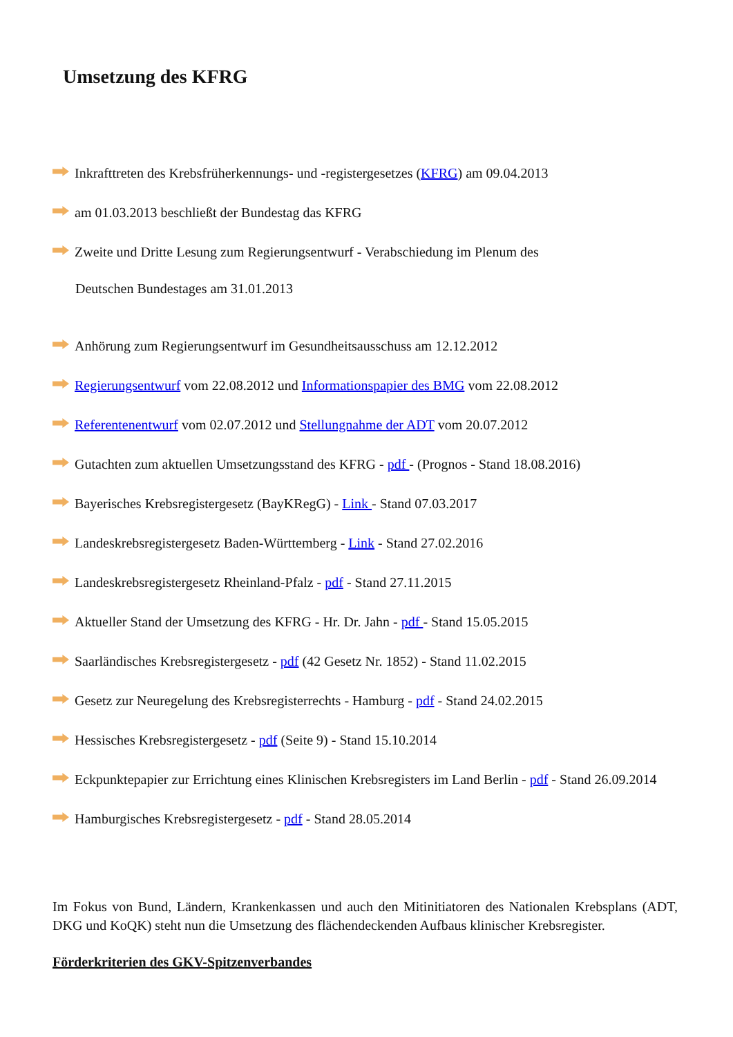Umsetzung des KFRG
Inkrafttreten des Krebsfrüherkennungs- und -registergesetzes (KFRG) am 09.04.2013
am 01.03.2013 beschließt der Bundestag das KFRG
Zweite und Dritte Lesung zum Regierungsentwurf - Verabschiedung im Plenum des
Deutschen Bundestages am 31.01.2013
Anhörung zum Regierungsentwurf im Gesundheitsausschuss am 12.12.2012
Regierungsentwurf vom 22.08.2012 und Informationspapier des BMG vom 22.08.2012
Referentenentwurf vom 02.07.2012 und Stellungnahme der ADT vom 20.07.2012
Gutachten zum aktuellen Umsetzungsstand des KFRG - pdf - (Prognos - Stand 18.08.2016)
Bayerisches Krebsregistergesetz (BayKRegG) - Link - Stand 07.03.2017
Landeskrebsregistergesetz Baden-Württemberg - Link - Stand 27.02.2016
Landeskrebsregistergesetz Rheinland-Pfalz - pdf - Stand 27.11.2015
Aktueller Stand der Umsetzung des KFRG - Hr. Dr. Jahn - pdf - Stand 15.05.2015
Saarländisches Krebsregistergesetz - pdf (42 Gesetz Nr. 1852) - Stand 11.02.2015
Gesetz zur Neuregelung des Krebsregisterrechts - Hamburg - pdf - Stand 24.02.2015
Hessisches Krebsregistergesetz - pdf (Seite 9) - Stand 15.10.2014
Eckpunktepapier zur Errichtung eines Klinischen Krebsregisters im Land Berlin - pdf - Stand 26.09.2014
Hamburgisches Krebsregistergesetz - pdf - Stand 28.05.2014
Im Fokus von Bund, Ländern, Krankenkassen und auch den Mitinitiatoren des Nationalen Krebsplans (ADT, DKG und KoQK) steht nun die Umsetzung des flächendeckenden Aufbaus klinischer Krebsregister.
Förderkriterien des GKV-Spitzenverbandes